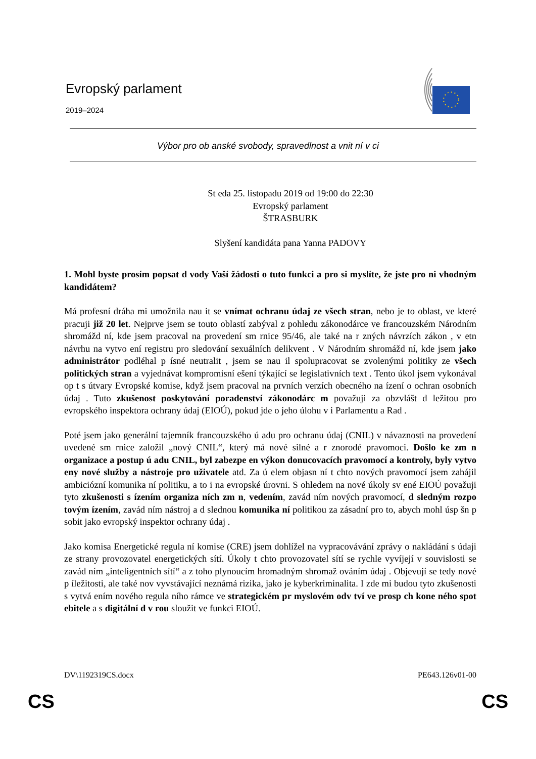Evropský parlament
2019–2024
Výbor pro ob anské svobody, spravedlnost a vnit ní v ci
St eda 25. listopadu 2019 od 19:00 do 22:30
Evropský parlament
ŠTRASBURK
Slyšení kandidáta pana Yanna PADOVY
1. Mohl byste prosím popsat d vody Vaší žádosti o tuto funkci a pro si myslíte, že jste pro ni vhodným kandidátem?
Má profesní dráha mi umožnila nau it se vnímat ochranu údaj ze všech stran, nebo je to oblast, ve které pracuji již 20 let. Nejprve jsem se touto oblastí zabýval z pohledu zákonodárce ve francouzském Národním shromážd ní, kde jsem pracoval na provedení sm rnice 95/46, ale také na r zných návrzích zákon , v etn návrhu na vytvo ení registru pro sledování sexuálních delikvent . V Národním shromážd ní, kde jsem jako administrátor podléhal p ísné neutralit , jsem se nau il spolupracovat se zvolenými politiky ze všech politických stran a vyjednávat kompromisní ešení týkající se legislativních text . Tento úkol jsem vykonával op t s útvary Evropské komise, když jsem pracoval na prvních verzích obecného na ízení o ochran osobních údaj . Tuto zkušenost poskytování poradenství zákonodárc m považuji za obzvlášt d ležitou pro evropského inspektora ochrany údaj (EIOÚ), pokud jde o jeho úlohu v i Parlamentu a Rad .
Poté jsem jako generální tajemník francouzského ú adu pro ochranu údaj (CNIL) v návaznosti na provedení uvedené sm rnice založil „nový CNIL“, který má nové silné a r znorodé pravomoci. Došlo ke zm n organizace a postup ú adu CNIL, byl zabezpe en výkon donucovacích pravomocí a kontroly, byly vytvo eny nové služby a nástroje pro uživatele atd. Za ú elem objasn ní t chto nových pravomocí jsem zahájil ambiciózní komunika ní politiku, a to i na evropské úrovni. S ohledem na nové úkoly sv ené EIOÚ považuji tyto zkušenosti s ízením organiza ních zm n, vedením, zavád ním nových pravomocí, d sledným rozpo tovým ízením, zavád ním nástroj a d slednou komunika ní politikou za zásadní pro to, abych mohl úsp šn p sobit jako evropský inspektor ochrany údaj .
Jako komisa Energetické regula ní komise (CRE) jsem dohlížel na vypracovávání zprávy o nakládání s údaji ze strany provozovatel energetických sítí. Úkoly t chto provozovatel sítí se rychle vyvíjejí v souvislosti se zavád ním „inteligentních sítí“ a z toho plynoucím hromadným shromaž ováním údaj . Objevují se tedy nové p íležitosti, ale také nov vyvstávající neznámá rizika, jako je kyberkriminalita. I zde mi budou tyto zkušenosti s vytvá ením nového regula ního rámce ve strategickém pr myslovém odv tví ve prosp ch kone ného spot ebitele a s digitální d v rou sloužit ve funkci EIOÚ.
DV\1192319CS.docx PE643.126v01-00
CS CS